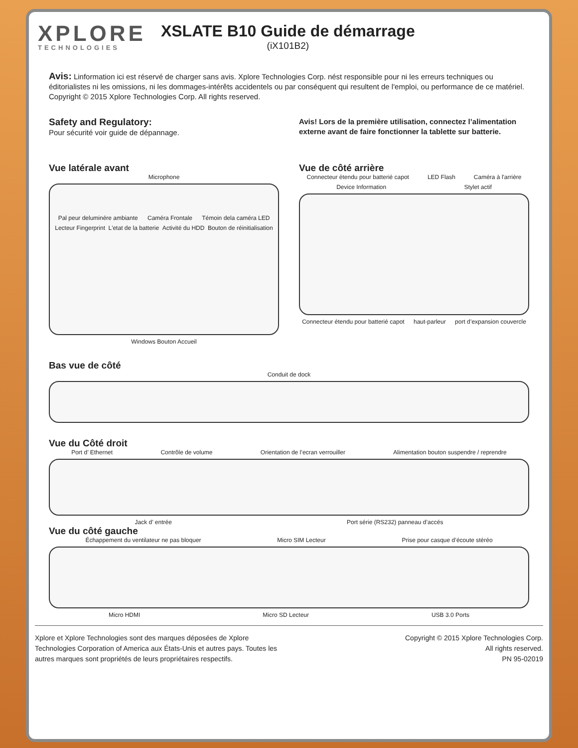XPLORE
TECHNOLOGIES
XSLATE B10 Guide de démarrage
(iX101B2)
Avis: Linformation ici est réservé de charger sans avis. Xplore Technologies Corp. nést responsible pour ni les erreurs techniques ou éditorialistes ni les omissions, ni les dommages-intérêts accidentels ou par conséquent qui resultent de l'emploi, ou performance de ce matériel.
Copyright © 2015 Xplore Technologies Corp. All rights reserved.
Safety and Regulatory:
Pour sécurité voir guide de dépannage.
Avis! Lors de la première utilisation, connectez l’alimentation externe avant de faire fonctionner la tablette sur batterie.
Vue latérale avant
Microphone
Pal peur deluminére ambiante Caméra Frontale Témoin dela caméra LED Lecteur Fingerprint L'etat de la batterie Activité du HDD Bouton de réinitialisation
Windows Bouton Accueil
Vue de côté arrière
Connecteur étendu pour batterié capot LED Flash Caméra à l'arrière Device Information Stylet actif
Connecteur étendu pour batterié capot haut-parleur port d’expansion couvercle
Bas vue de côté
Conduit de dock
Vue du Côté droit
Port d’ Ethernet Contrôle de volume Orientation de l’ecran verrouiller Alimentation bouton suspendre / reprendre
Jack d’ entrée Port série (RS232) panneau d’accés
Vue du côté gauche
Échappement du ventilateur ne pas bloquer Micro SIM Lecteur Prise pour casque d’écoute stéréo
Micro HDMI Micro SD Lecteur USB 3.0 Ports
Xplore et Xplore Technologies sont des marques déposées de Xplore
Technologies Corporation of America aux États-Unis et autres pays. Toutes les
autres marques sont propriétés de leurs propriétaires respectifs.
Copyright © 2015 Xplore Technologies Corp.
All rights reserved.
PN 95-02019